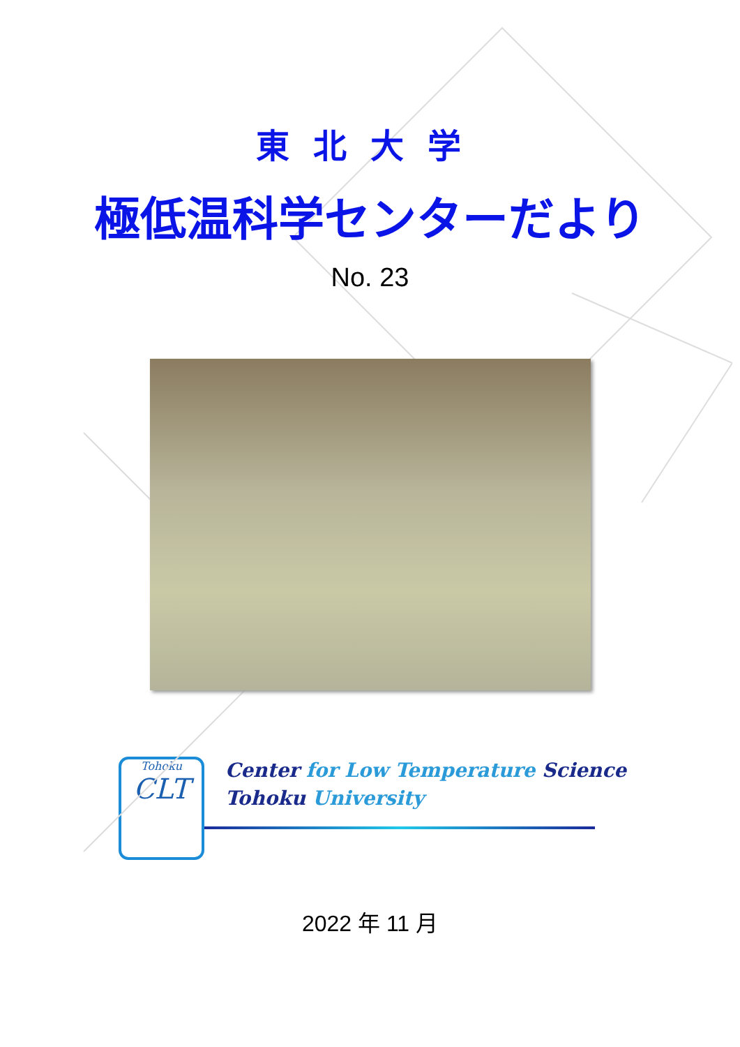東北大学
極低温科学センターだより
No. 23
Tohoku
CLT
Center for Low Temperature Science
Tohoku University
2022 年 11 月